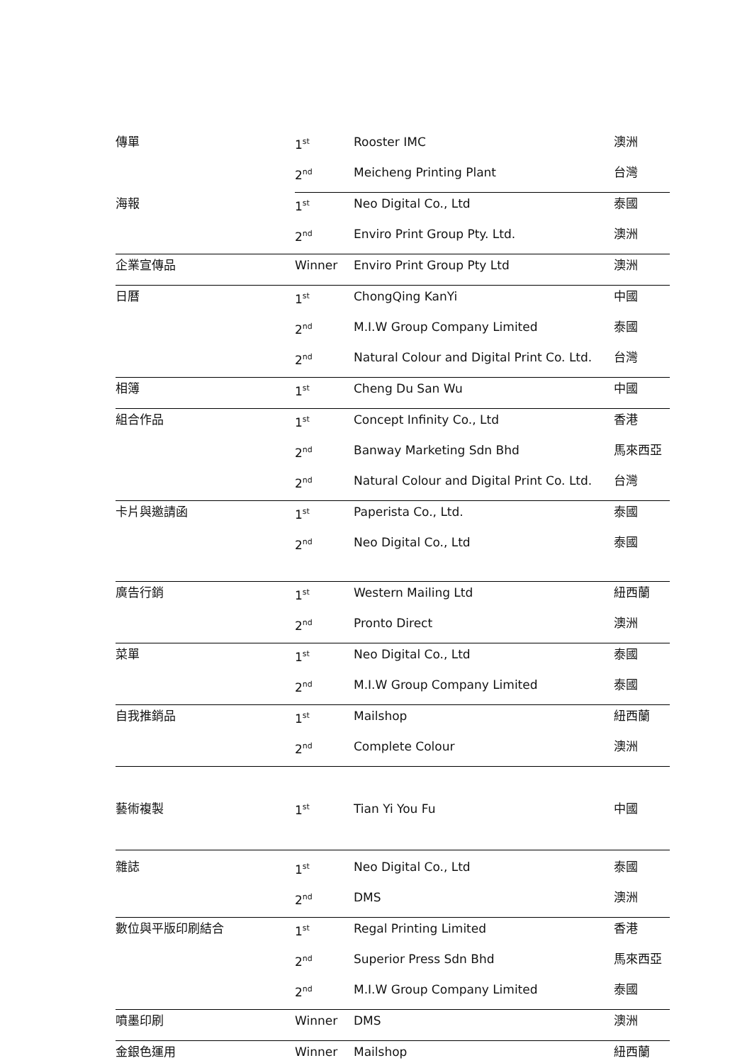| 傳單 | 1<sup>st</sup> | Rooster IMC | 澳洲 |
| | 2<sup>nd</sup> | Meicheng Printing Plant | 台灣 |
| 海報 | 1<sup>st</sup> | Neo Digital Co., Ltd | 泰國 |
| | 2<sup>nd</sup> | Enviro Print Group Pty. Ltd. | 澳洲 |
| 企業宣傳品 | Winner | Enviro Print Group Pty Ltd | 澳洲 |
| 日曆 | 1<sup>st</sup> | ChongQing KanYi | 中國 |
| | 2<sup>nd</sup> | M.I.W Group Company Limited | 泰國 |
| | 2<sup>nd</sup> | Natural Colour and Digital Print Co. Ltd. | 台灣 |
| 相簿 | 1<sup>st</sup> | Cheng Du San Wu | 中國 |
| 組合作品 | 1<sup>st</sup> | Concept Infinity Co., Ltd | 香港 |
| | 2<sup>nd</sup> | Banway Marketing Sdn Bhd | 馬來西亞 |
| | 2<sup>nd</sup> | Natural Colour and Digital Print Co. Ltd. | 台灣 |
| 卡片與邀請函 | 1<sup>st</sup> | Paperista Co., Ltd. | 泰國 |
| | 2<sup>nd</sup> | Neo Digital Co., Ltd | 泰國 |
| 廣告行銷 | 1<sup>st</sup> | Western Mailing Ltd | 紐西蘭 |
| | 2<sup>nd</sup> | Pronto Direct | 澳洲 |
| 菜單 | 1<sup>st</sup> | Neo Digital Co., Ltd | 泰國 |
| | 2<sup>nd</sup> | M.I.W Group Company Limited | 泰國 |
| 自我推銷品 | 1<sup>st</sup> | Mailshop | 紐西蘭 |
| | 2<sup>nd</sup> | Complete Colour | 澳洲 |
| 藝術複製 | 1<sup>st</sup> | Tian Yi You Fu | 中國 |
| 雜誌 | 1<sup>st</sup> | Neo Digital Co., Ltd | 泰國 |
| | 2<sup>nd</sup> | DMS | 澳洲 |
| 數位與平版印刷結合 | 1<sup>st</sup> | Regal Printing Limited | 香港 |
| | 2<sup>nd</sup> | Superior Press Sdn Bhd | 馬來西亞 |
| | 2<sup>nd</sup> | M.I.W Group Company Limited | 泰國 |
| 噴墨印刷 | Winner | DMS | 澳洲 |
| 金銀色運用 | Winner | Mailshop | 紐西蘭 |